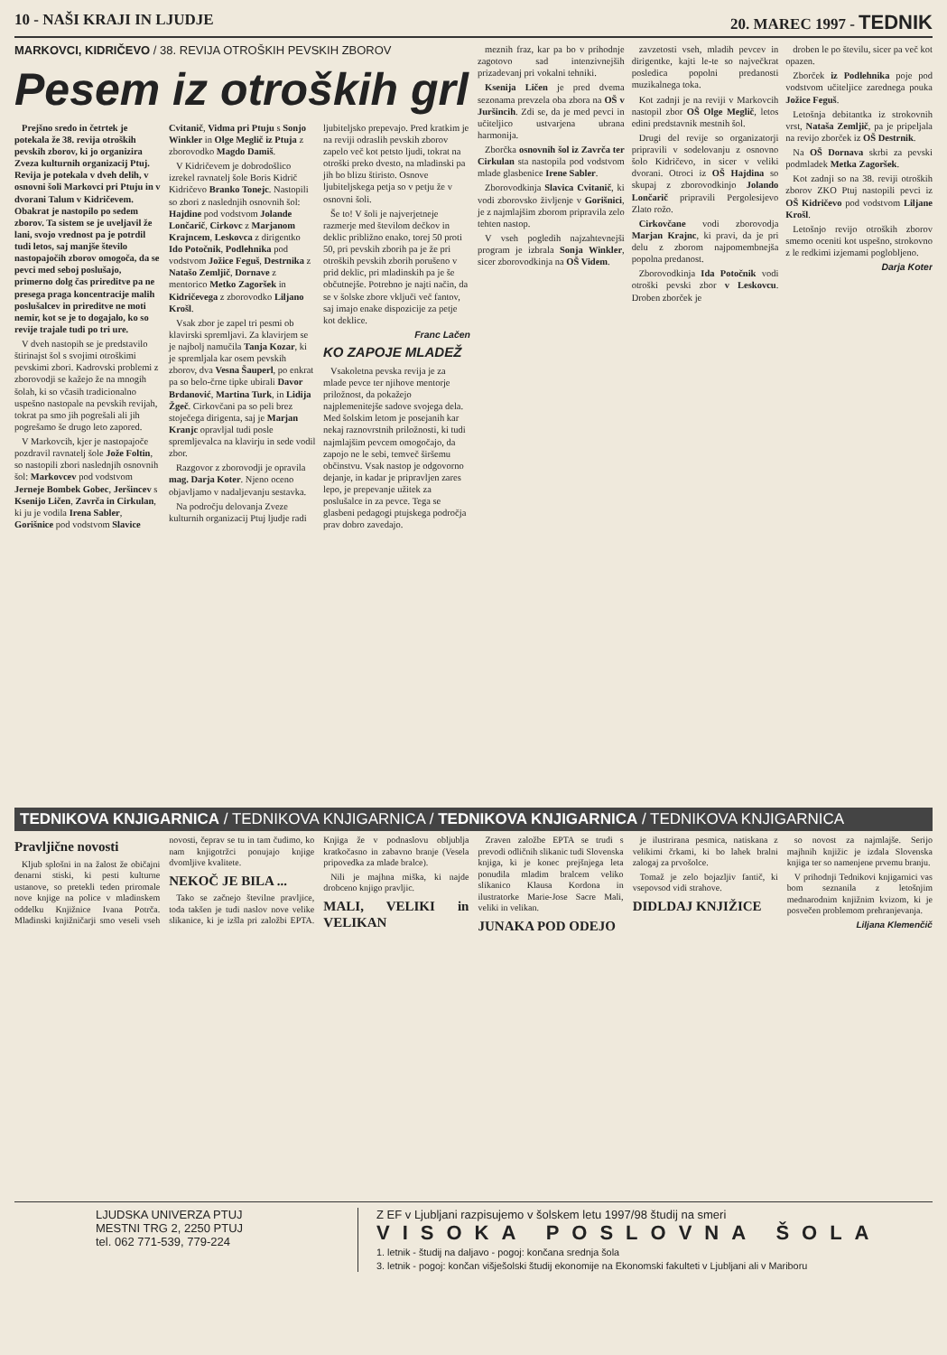10 - NAŠI KRAJI IN LJUDJE 20. MAREC 1997 - TEDNIK
MARKOVCI, KIDRIČEVO / 38. REVIJA OTROŠKIH PEVSKIH ZBOROV
Pesem iz otroških grl
Prejšno sredo in četrtek je potekala že 38. revija otroških pevskih zborov, ki jo organizira Zveza kulturnih organizacij Ptuj. Revija je potekala v dveh delih, v osnovni šoli Markovci pri Ptuju in v dvorani Talum v Kidričevem. Obakrat je nastopilo po sedem zborov. Ta sistem se je uveljavil že lani, svojo vrednost pa je potrdil tudi letos, saj manjše število nastopajočih zborov omogoča, da se pevci med seboj poslušajo, primerno dolg čas prireditve pa ne presega praga koncentracije malih poslušalcev in prireditve ne moti nemir, kot se je to dogajalo, ko so revije trajale tudi po tri ure.
V dveh nastopih se je predstavilo štirinajst šol s svojimi otroškimi pevskimi zbori. Kadrovski problemi z zborovodji se kažejo že na mnogih šolah, ki so včasih tradicionalno uspešno nastopale na pevskih revijah, tokrat pa smo jih pogrešali ali jih pogrešamo še drugo leto zapored.
V Markovcih, kjer je nastopajoče pozdravil ravnatelj šole Jože Foltin, so nastopili zbori naslednjih osnovnih šol: Markovcev pod vodstvom Jerneje Bombek Gobec, Jeršincev s Ksenijo Ličen, Zavrča in Cirkulan, ki ju je vodila Irena Sabler, Gorišnice pod vodstvom Slavice Cvitanič, Vidma pri Ptuju s Sonjo Winkler in Olge Meglič iz Ptuja z zborovodko Magdo Damiš.
V Kidričevem je dobrodošlico izrekel ravnatelj šole Boris Kidrič Kidričevo Branko Tonejc. Nastopili so zbori z naslednjih osnovnih šol: Hajdine pod vodstvom Jolande Lončarič, Cirkovc z Marjanom Krajncem, Leskovca z dirigentko Ido Potočnik, Podlehnika pod vodstvom Jožice Feguš, Destrnika z Natašo Zemljič, Dornave z mentorico Metko Zagoršek in Kidričevega z zborovodko Liljano Krošl.
Vsak zbor je zapel tri pesmi ob klavirski spremljavi. Za klavirjem se je najbolj namučila Tanja Kozar, ki je spremljala kar osem pevskih zborov, dva Vesna Šauperl, po enkrat pa so belo-črne tipke ubirali Davor Brdanović, Martina Turk, in Lidija Žgeč. Cirkovčani pa so peli brez stoječega dirigenta, saj je Marjan Kranjc opravljal tudi posle spremljevalca na klavirju in sede vodil zbor.
Razgovor z zborovodji je opravila mag. Darja Koter. Njeno oceno objavljamo v nadaljevanju sestavka.
Na področju delovanja Zveze kulturnih organizacij Ptuj ljudje radi ljubiteljsko prepevajo. Pred kratkim je na reviji odraslih pevskih zborov zapelo več kot petsto ljudi, tokrat na otroški preko dvesto, na mladinski pa jih bo blizu štiristo. Osnove ljubiteljskega petja so v petju že v osnovni šoli.
Še to! V šoli je najverjetneje razmerje med številom dečkov in deklic približno enako, torej 50 proti 50, pri pevskih zborih pa je že pri otroških pevskih zborih porušeno v prid deklic, pri mladinskih pa je še občutnejše. Potrebno je najti način, da se v šolske zbore vključi več fantov, saj imajo enake dispozicije za petje kot deklice.
Franc Lačen
KO ZAPOJE MLADEŽ
Vsakoletna pevska revija je za mlade pevce ter njihove mentorje priložnost, da pokažejo najplemenitejše sadove svojega dela. Med šolskim letom je posejanih kar nekaj raznovrstnih priložnosti, ki tudi najmlajšim pevcem omogočajo, da zapojo ne le sebi, temveč širšemu občinstvu. Vsak nastop je odgovorno dejanje, in kadar je pripravljen zares lepo, je prepevanje užitek za poslušalce in za pevce. Tega se glasbeni pedagogi ptujskega področja prav dobro zavedajo.
meznih fraz, kar pa bo v prihodnje zagotovo sad intenzivnejših prizadevanj pri vokalni tehniki.
Ksenija Ličen je pred dvema sezonama prevzela oba zbora na OŠ v Juršincih. Zdi se, da je med pevci in učiteljico ustvarjena ubrana harmonija.
Zborčka osnovnih šol iz Zavrča ter Cirkulan sta nastopila pod vodstvom mlade glasbenice Irene Sabler.
Zborovodkinja Slavica Cvitanič, ki vodi zborovsko življenje v Gorišnici, je z najmlajšim zborom pripravila zelo tehten nastop.
V vseh pogledih najzahtevnejši program je izbrala Sonja Winkler, sicer zborovodkinja na OŠ Videm.
zavzetosti vseh, mladih pevcev in dirigentke, kajti le-te so največkrat posledica popolni predanosti muzikalnega toka.
Kot zadnji je na reviji v Markovcih nastopil zbor OŠ Olge Meglič, letos edini predstavnik mestnih šol.
Drugi del revije so organizatorji pripravili v sodelovanju z osnovno šolo Kidričevo, in sicer v veliki dvorani. Otroci iz OŠ Hajdina so skupaj z zborovodkinjo Jolando Lončarič pripravili Pergolesijevo Zlato rožo.
Cirkovčane vodi zborovodja Marjan Krajnc, ki pravi, da je pri delu z zborom najpomembnejša popolna predanost.
Zborovodkinja Ida Potočnik vodi otroški pevski zbor v Leskovcu. Droben zborček je
droben le po številu, sicer pa več kot opazen.
Zborček iz Podlehnika poje pod vodstvom učiteljice zarednega pouka Jožice Feguš.
Letošnja debitantka iz strokovnih vrst, Nataša Zemljič, pa je pripeljala na revijo zborček iz OŠ Destrnik.
Na OŠ Dornava skrbi za pevski podmladek Metka Zagoršek.
Kot zadnji so na 38. reviji otroških zborov ZKO Ptuj nastopili pevci iz OŠ Kidričevo pod vodstvom Liljane Krošl.
Letošnjo revijo otroških zborov smemo oceniti kot uspešno, strokovno z le redkimi izjemami poglobljeno.
Darja Koter
TEDNIKOVA KNJIGARNICA / TEDNIKOVA KNJIGARNICA / TEDNIKOVA KNJIGARNICA / TEDNIKOVA KNJIGARNICA
Pravljične novosti
Kljub splošni in na žalost že običajni denarni stiski, ki pesti kulturne ustanove, so pretekli teden priromale nove knjige na police v mladinskem oddelku Knjižnice Ivana Potrča. Mladinski knjižničarji smo veseli vseh novosti, čeprav se tu in tam čudimo, ko nam knjigotržci ponujajo knjige dvomljive kvalitete.
NEKOČ JE BILA ...
Tako se začnejo številne pravljice, toda takšen je tudi naslov nove velike slikanice, ki je izšla pri založbi EPTA. Knjiga že v podnaslovu obljublja kratkočasno in zabavno branje (Vesela pripovedka za mlade bralce).
Nili je majhna miška, ki najde drobceno knjigo pravljic.
MALI, VELIKI in VELIKAN
Zraven založbe EPTA se trudi s prevodi odličnih slikanic tudi Slovenska knjiga, ki je konec prejšnjega leta ponudila mladim bralcem veliko slikanico Klausa Kordona in ilustratorke Marie-Jose Sacre Mali, veliki in velikan.
JUNAKA POD ODEJO
je ilustrirana pesmica, natiskana z velikimi črkami, ki bo lahek bralni zalogaj za prvošolce.
Tomaž je zelo bojazljiv fantič, ki vsepovsod vidi strahove.
DIDLDAJ KNJIŽICE
so novost za najmlajše. Serijo majhnih knjižic je izdala Slovenska knjiga ter so namenjene prvemu branju.
V prihodnji Tednikovi knjigarnici vas bom seznanila z letošnjim mednarodnim knjižnim kvizom, ki je posvečen problemom prehranjevanja.
Liljana Klemenčič
LJUDSKA UNIVERZA PTUJ
MESTNI TRG 2, 2250 PTUJ
tel. 062 771-539, 779-224
Z EF v Ljubljani razpisujemo v šolskem letu 1997/98 študij na smeri
VISOKA POSLOVNA ŠOLA
1. letnik - študij na daljavo - pogoj: končana srednja šola
3. letnik - pogoj: končan višješolski študij ekonomije na Ekonomski fakulteti v Ljubljani ali v Mariboru